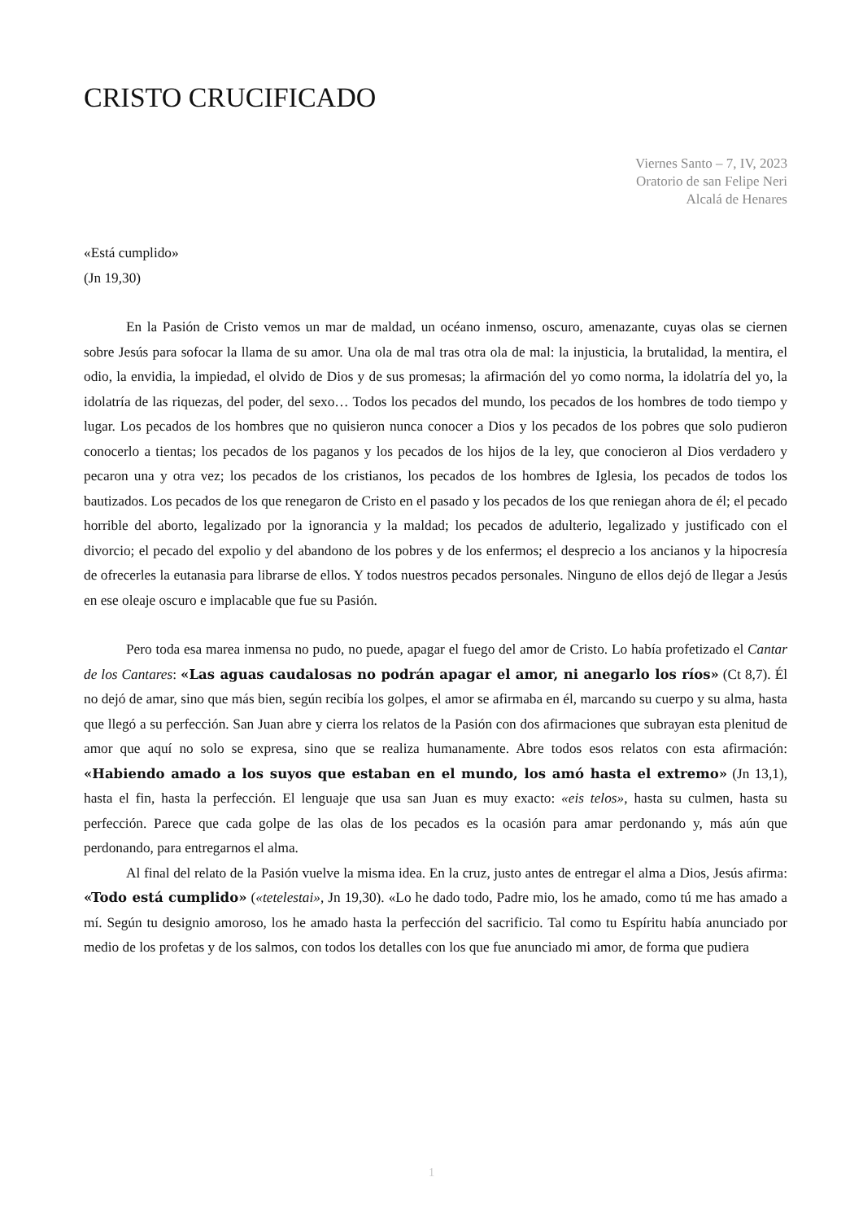CRISTO CRUCIFICADO
Viernes Santo – 7, IV, 2023
Oratorio de san Felipe Neri
Alcalá de Henares
«Está cumplido»
(Jn 19,30)
En la Pasión de Cristo vemos un mar de maldad, un océano inmenso, oscuro, amenazante, cuyas olas se ciernen sobre Jesús para sofocar la llama de su amor. Una ola de mal tras otra ola de mal: la injusticia, la brutalidad, la mentira, el odio, la envidia, la impiedad, el olvido de Dios y de sus promesas; la afirmación del yo como norma, la idolatría del yo, la idolatría de las riquezas, del poder, del sexo… Todos los pecados del mundo, los pecados de los hombres de todo tiempo y lugar. Los pecados de los hombres que no quisieron nunca conocer a Dios y los pecados de los pobres que solo pudieron conocerlo a tientas; los pecados de los paganos y los pecados de los hijos de la ley, que conocieron al Dios verdadero y pecaron una y otra vez; los pecados de los cristianos, los pecados de los hombres de Iglesia, los pecados de todos los bautizados. Los pecados de los que renegaron de Cristo en el pasado y los pecados de los que reniegan ahora de él; el pecado horrible del aborto, legalizado por la ignorancia y la maldad; los pecados de adulterio, legalizado y justificado con el divorcio; el pecado del expolio y del abandono de los pobres y de los enfermos; el desprecio a los ancianos y la hipocresía de ofrecerles la eutanasia para librarse de ellos. Y todos nuestros pecados personales. Ninguno de ellos dejó de llegar a Jesús en ese oleaje oscuro e implacable que fue su Pasión.
Pero toda esa marea inmensa no pudo, no puede, apagar el fuego del amor de Cristo. Lo había profetizado el Cantar de los Cantares: «Las aguas caudalosas no podrán apagar el amor, ni anegarlo los ríos» (Ct 8,7). Él no dejó de amar, sino que más bien, según recibía los golpes, el amor se afirmaba en él, marcando su cuerpo y su alma, hasta que llegó a su perfección. San Juan abre y cierra los relatos de la Pasión con dos afirmaciones que subrayan esta plenitud de amor que aquí no solo se expresa, sino que se realiza humanamente. Abre todos esos relatos con esta afirmación: «Habiendo amado a los suyos que estaban en el mundo, los amó hasta el extremo» (Jn 13,1), hasta el fin, hasta la perfección. El lenguaje que usa san Juan es muy exacto: «eis telos», hasta su culmen, hasta su perfección. Parece que cada golpe de las olas de los pecados es la ocasión para amar perdonando y, más aún que perdonando, para entregarnos el alma.
Al final del relato de la Pasión vuelve la misma idea. En la cruz, justo antes de entregar el alma a Dios, Jesús afirma: «Todo está cumplido» («tetelestai», Jn 19,30). «Lo he dado todo, Padre mio, los he amado, como tú me has amado a mí. Según tu designio amoroso, los he amado hasta la perfección del sacrificio. Tal como tu Espíritu había anunciado por medio de los profetas y de los salmos, con todos los detalles con los que fue anunciado mi amor, de forma que pudiera
1